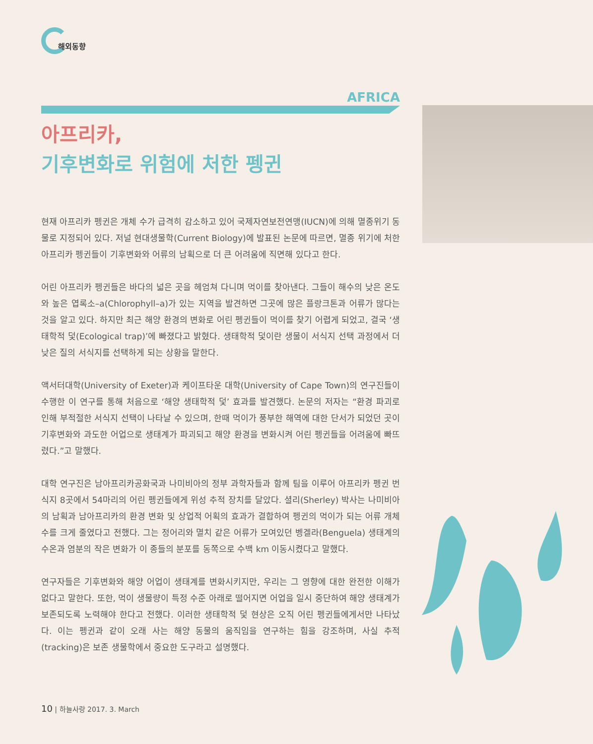해외동향
AFRICA
아프리카,
기후변화로 위험에 처한 펭귄
현재 아프리카 펭귄은 개체 수가 급격히 감소하고 있어 국제자연보전연맹(IUCN)에 의해 멸종위기 동물로 지정되어 있다. 저널 현대생물학(Current Biology)에 발표된 논문에 따르면, 멸종 위기에 처한 아프리카 펭귄들이 기후변화와 어류의 남획으로 더 큰 어려움에 직면해 있다고 한다.
어린 아프리카 펭귄들은 바다의 넓은 곳을 헤엄쳐 다니며 먹이를 찾아낸다. 그들이 해수의 낮은 온도와 높은 엽록소–a(Chlorophyll–a)가 있는 지역을 발견하면 그곳에 많은 플랑크톤과 어류가 많다는 것을 알고 있다. 하지만 최근 해양 환경의 변화로 어린 펭귄들이 먹이를 찾기 어렵게 되었고, 결국 ‘생태학적 덫(Ecological trap)’에 빠졌다고 밝혔다. 생태학적 덫이란 생물이 서식지 선택 과정에서 더 낮은 질의 서식지를 선택하게 되는 상황을 말한다.
액서터대학(University of Exeter)과 케이프타운 대학(University of Cape Town)의 연구진들이 수행한 이 연구를 통해 처음으로 ‘해양 생태학적 덫’ 효과를 발견했다. 논문의 저자는 “환경 파괴로 인해 부적절한 서식지 선택이 나타날 수 있으며, 한때 먹이가 풍부한 해역에 대한 단서가 되었던 곳이 기후변화와 과도한 어업으로 생태계가 파괴되고 해양 환경을 변화시켜 어린 펭귄들을 어려움에 빠뜨렸다.”고 말했다.
대학 연구진은 남아프리카공화국과 나미비아의 정부 과학자들과 함께 팀을 이루어 아프리카 펭귄 번식지 8곳에서 54마리의 어린 펭귄들에게 위성 추적 장치를 달았다. 셜리(Sherley) 박사는 나미비아의 남획과 남아프리카의 환경 변화 및 상업적 어획의 효과가 결합하여 펭귄의 먹이가 되는 어류 개체 수를 크게 줄였다고 전했다. 그는 정어리와 멸치 같은 어류가 모여있던 벵겔라(Benguela) 생태계의 수온과 염분의 작은 변화가 이 종들의 분포를 동쪽으로 수백 km 이동시켰다고 말했다.
연구자들은 기후변화와 해양 어업이 생태계를 변화시키지만, 우리는 그 영향에 대한 완전한 이해가 없다고 말한다. 또한, 먹이 생물량이 특정 수준 아래로 떨어지면 어업을 일시 중단하여 해양 생태계가 보존되도록 노력해야 한다고 전했다. 이러한 생태학적 덫 현상은 오직 어린 펭귄들에게서만 나타났다. 이는 펭귄과 같이 오래 사는 해양 동물의 움직임을 연구하는 힘을 강조하며, 사실 추적(tracking)은 보존 생물학에서 중요한 도구라고 설명했다.
10 | 하늘사랑 2017. 3. March